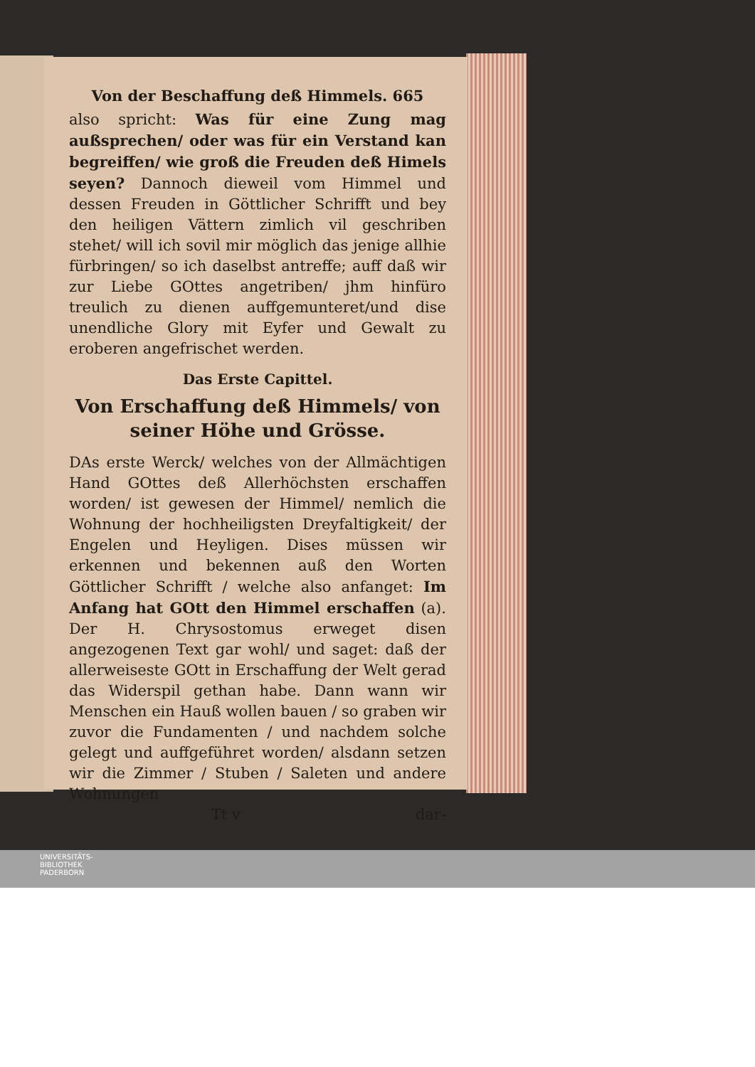Von der Beschaffung deß Himmels. 665
also spricht: Was für eine Zung mag außsprechen/ oder was für ein Verstand kan begreiffen/ wie groß die Freuden deß Himels seyen? Dannoch dieweil vom Himmel und dessen Freuden in Göttlicher Schrifft und bey den heiligen Vättern zimlich vil geschriben stehet/ will ich sovil mir möglich das jenige allhie fürbringen/ so ich daselbst antreffe; auff daß wir zur Liebe GOttes angetriben/ jhm hinfüro treulich zu dienen auffgemunteret/und dise unendliche Glory mit Eyfer und Gewalt zu eroberen angefrischet werden.
Das Erste Capittel.
Von Erschaffung deß Himmels/ von seiner Höhe und Grösse.
DAs erste Werck/ welches von der Allmächtigen Hand GOttes deß Allerhöchsten erschaffen worden/ ist gewesen der Himmel/ nemlich die Wohnung der hochheiligsten Dreyfaltigkeit/ der Engelen und Heyligen. Dises müssen wir erkennen und bekennen auß den Worten Göttlicher Schrifft / welche also anfanget: Im Anfang hat GOtt den Himmel erschaffen (a). Der H. Chrysostomus erweget disen angezogenen Text gar wohl/ und saget: daß der allerweiseste GOtt in Erschaffung der Welt gerad das Widerspil gethan habe. Dann wann wir Menschen ein Hauß wollen bauen / so graben wir zuvor die Fundamenten / und nachdem solche gelegt und auffgeführet worden/ alsdann setzen wir die Zimmer / Stuben / Saleten und andere Wohnungen
Tt v dar-
UNIVERSITÄTS-
BIBLIOTHEK
PADERBORN